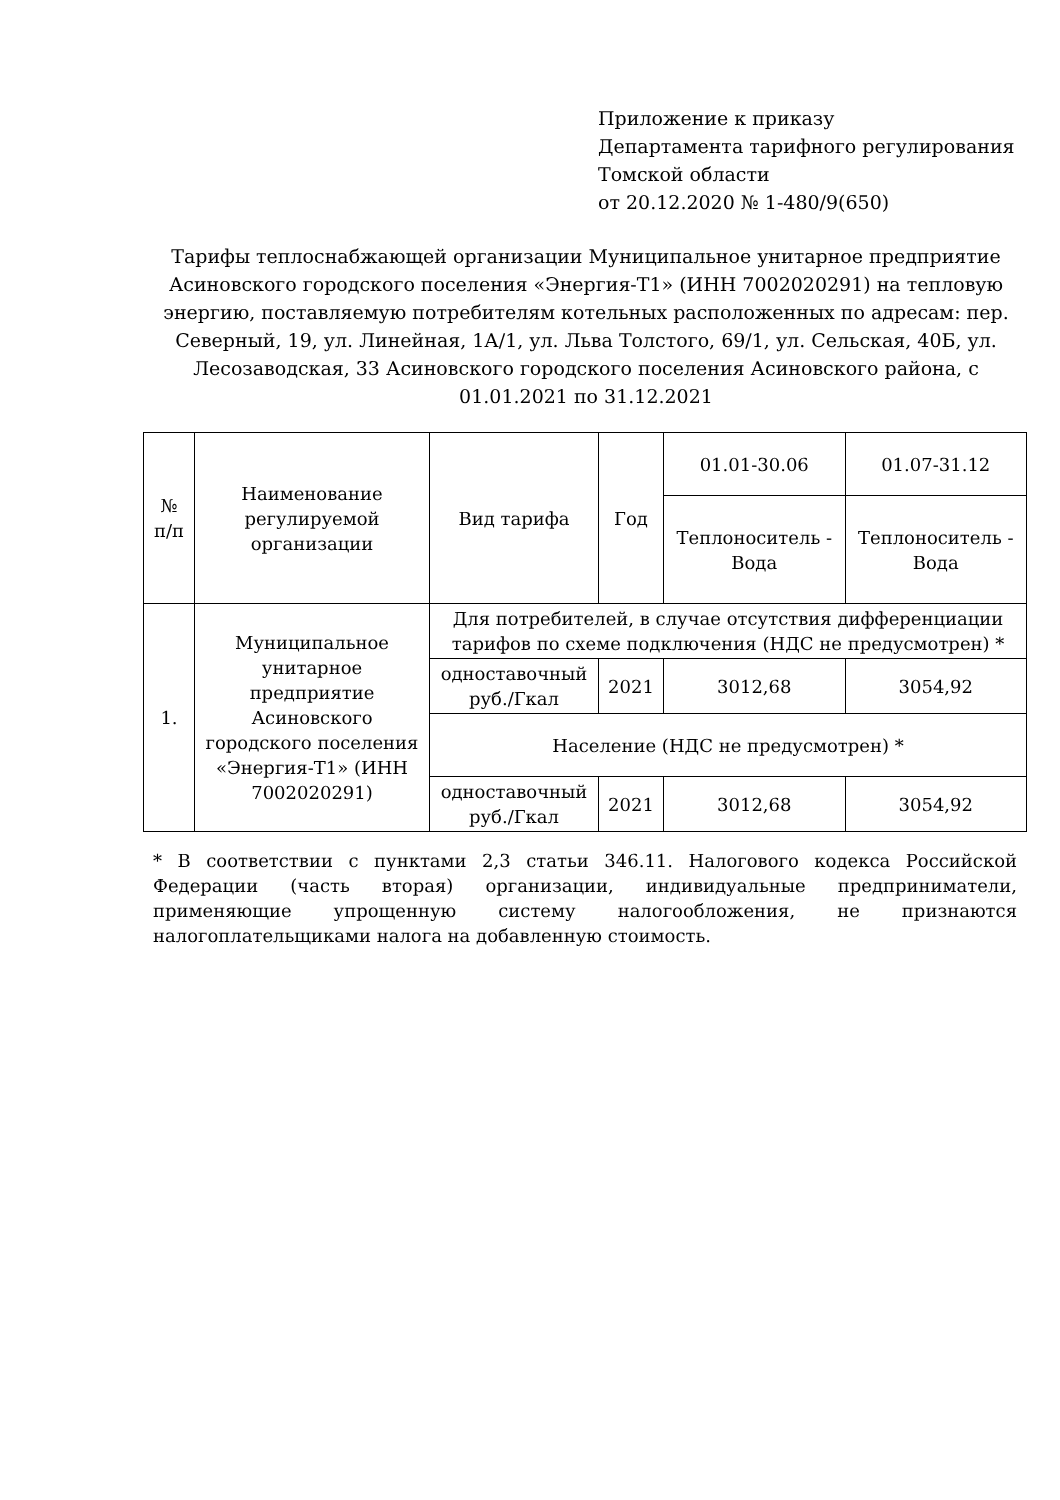Приложение к приказу
Департамента тарифного регулирования
Томской области
от 20.12.2020 № 1-480/9(650)
Тарифы теплоснабжающей организации Муниципальное унитарное предприятие Асиновского городского поселения «Энергия-Т1» (ИНН 7002020291) на тепловую энергию, поставляемую потребителям котельных расположенных по адресам: пер. Северный, 19, ул. Линейная, 1А/1, ул. Льва Толстого, 69/1, ул. Сельская, 40Б, ул. Лесозаводская, 33 Асиновского городского поселения Асиновского района, с 01.01.2021 по 31.12.2021
| № п/п | Наименование регулируемой организации | Вид тарифа | Год | 01.01-30.06 | 01.07-31.12 |
| --- | --- | --- | --- | --- | --- |
| | | | | Теплоноситель - Вода | Теплоноситель - Вода |
| 1. | Муниципальное унитарное предприятие Асиновского городского поселения «Энергия-Т1» (ИНН 7002020291) | Для потребителей, в случае отсутствия дифференциации тарифов по схеме подключения (НДС не предусмотрен) * | | | |
| | | одноставочный руб./Гкал | 2021 | 3012,68 | 3054,92 |
| | | Население (НДС не предусмотрен) * | | | |
| | | одноставочный руб./Гкал | 2021 | 3012,68 | 3054,92 |
* В соответствии с пунктами 2,3 статьи 346.11. Налогового кодекса Российской Федерации (часть вторая) организации, индивидуальные предприниматели, применяющие упрощенную систему налогообложения, не признаются налогоплательщиками налога на добавленную стоимость.